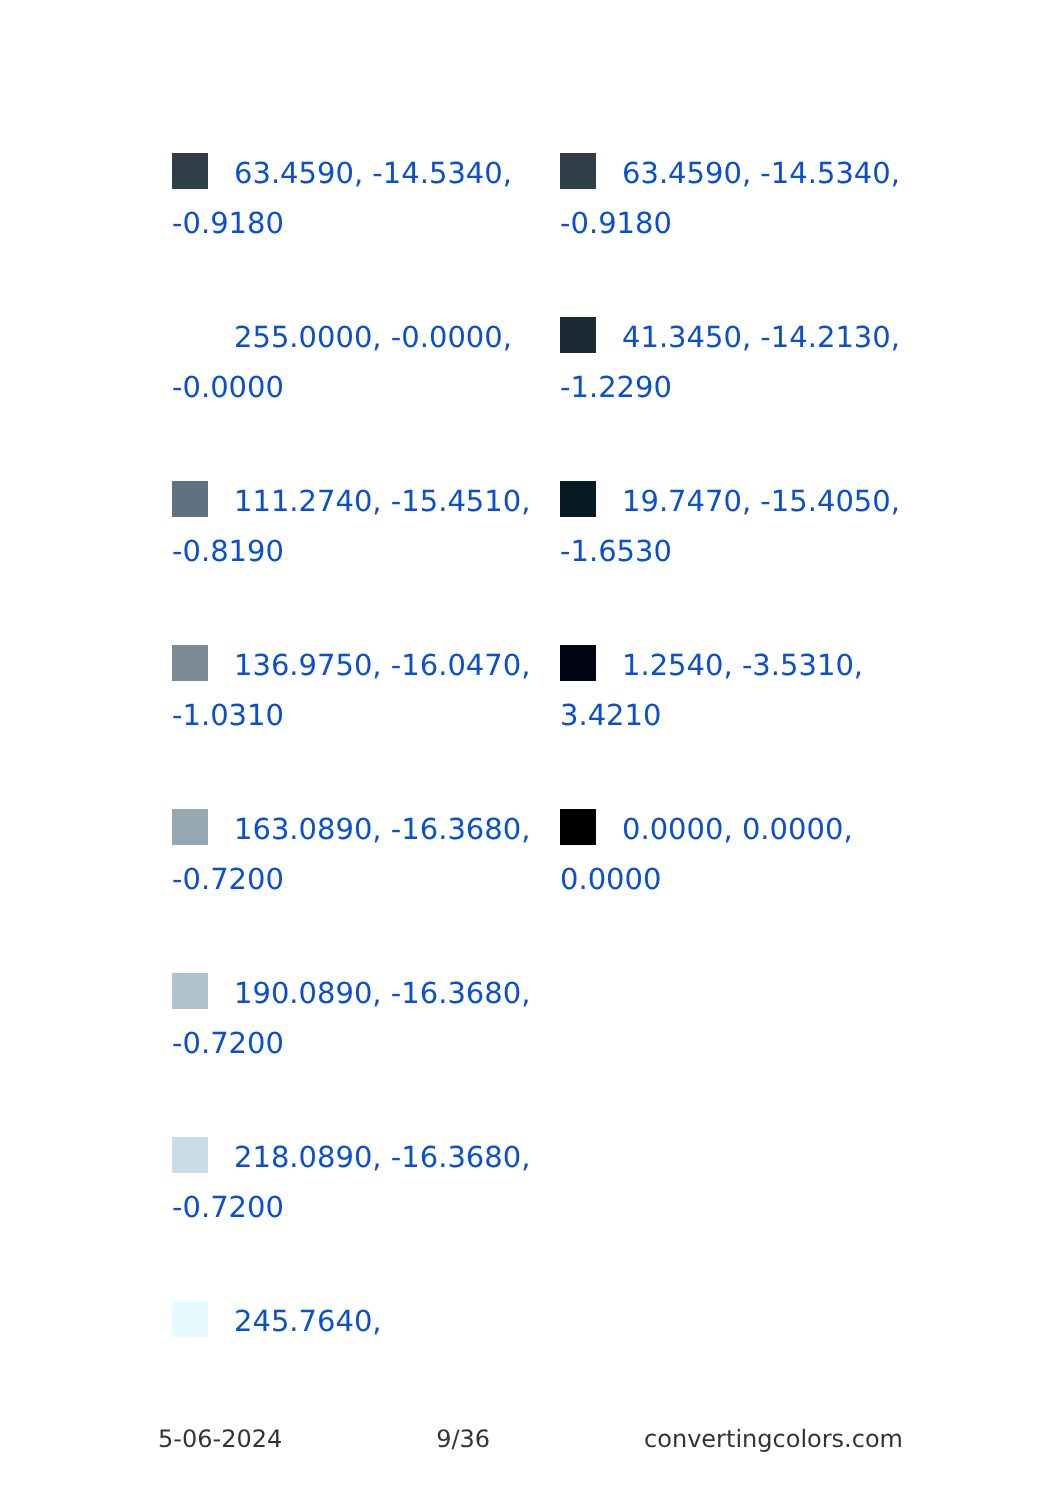63.4590, -14.5340, -0.9180
255.0000, -0.0000, -0.0000
111.2740, -15.4510, -0.8190
136.9750, -16.0470, -1.0310
163.0890, -16.3680, -0.7200
190.0890, -16.3680, -0.7200
218.0890, -16.3680, -0.7200
245.7640,
63.4590, -14.5340, -0.9180
41.3450, -14.2130, -1.2290
19.7470, -15.4050, -1.6530
1.2540, -3.5310, 3.4210
0.0000, 0.0000, 0.0000
5-06-2024 9/36 convertingcolors.com